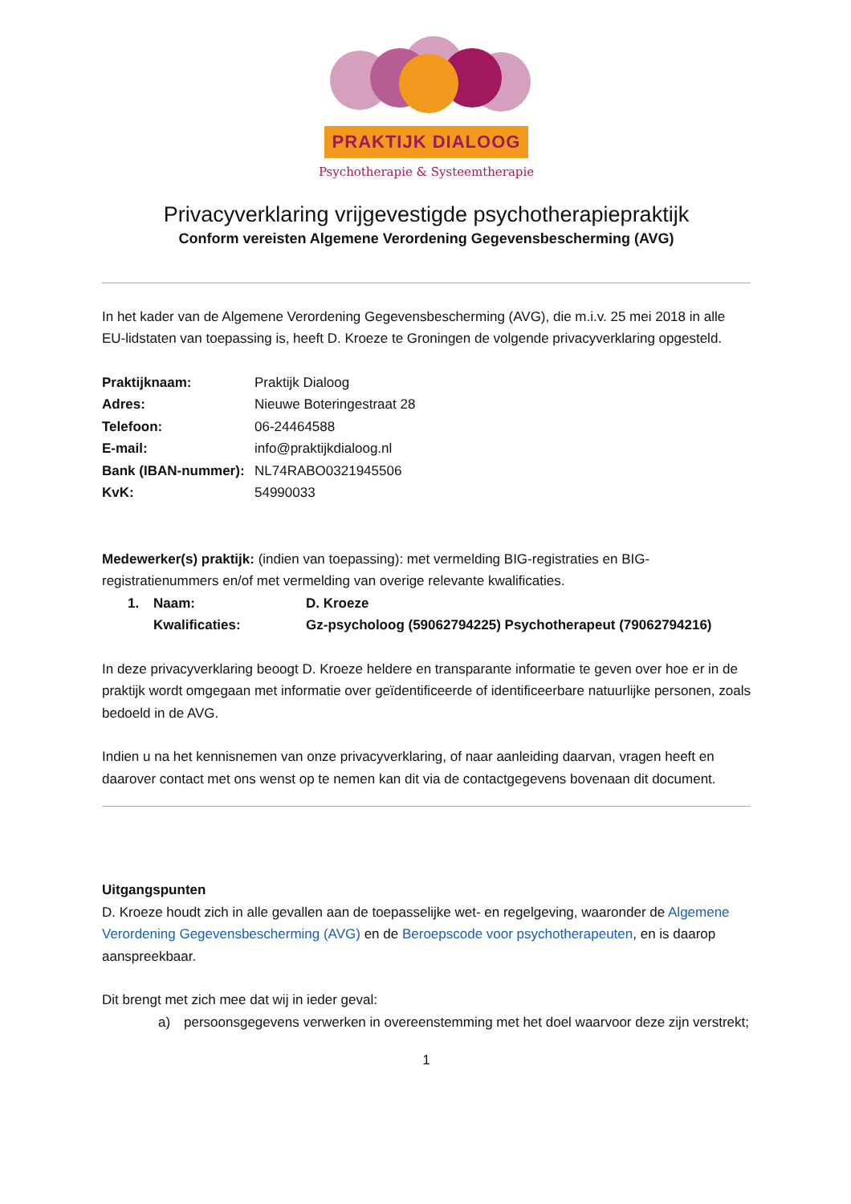PRAKTIJK DIALOOG
Psychotherapie & Systeemtherapie
Privacyverklaring vrijgevestigde psychotherapiepraktijk
Conform vereisten Algemene Verordening Gegevensbescherming (AVG)
In het kader van de Algemene Verordening Gegevensbescherming (AVG), die m.i.v. 25 mei 2018 in alle EU-lidstaten van toepassing is, heeft D. Kroeze te Groningen de volgende privacyverklaring opgesteld.
Praktijknaam: Praktijk Dialoog
Adres: Nieuwe Boteringestraat 28
Telefoon: 06-24464588
E-mail: info@praktijkdialoog.nl
Bank (IBAN-nummer): NL74RABO0321945506
KvK: 54990033
Medewerker(s) praktijk: (indien van toepassing): met vermelding BIG-registraties en BIG-registratienummers en/of met vermelding van overige relevante kwalificaties.
1. Naam: D. Kroeze
Kwalificaties: Gz-psycholoog (59062794225) Psychotherapeut (79062794216)
In deze privacyverklaring beoogt D. Kroeze heldere en transparante informatie te geven over hoe er in de praktijk wordt omgegaan met informatie over geïdentificeerde of identificeerbare natuurlijke personen, zoals bedoeld in de AVG.
Indien u na het kennisnemen van onze privacyverklaring, of naar aanleiding daarvan, vragen heeft en daarover contact met ons wenst op te nemen kan dit via de contactgegevens bovenaan dit document.
Uitgangspunten
D. Kroeze houdt zich in alle gevallen aan de toepasselijke wet- en regelgeving, waaronder de Algemene Verordening Gegevensbescherming (AVG) en de Beroepscode voor psychotherapeuten, en is daarop aanspreekbaar.
Dit brengt met zich mee dat wij in ieder geval:
a) persoonsgegevens verwerken in overeenstemming met het doel waarvoor deze zijn verstrekt;
1